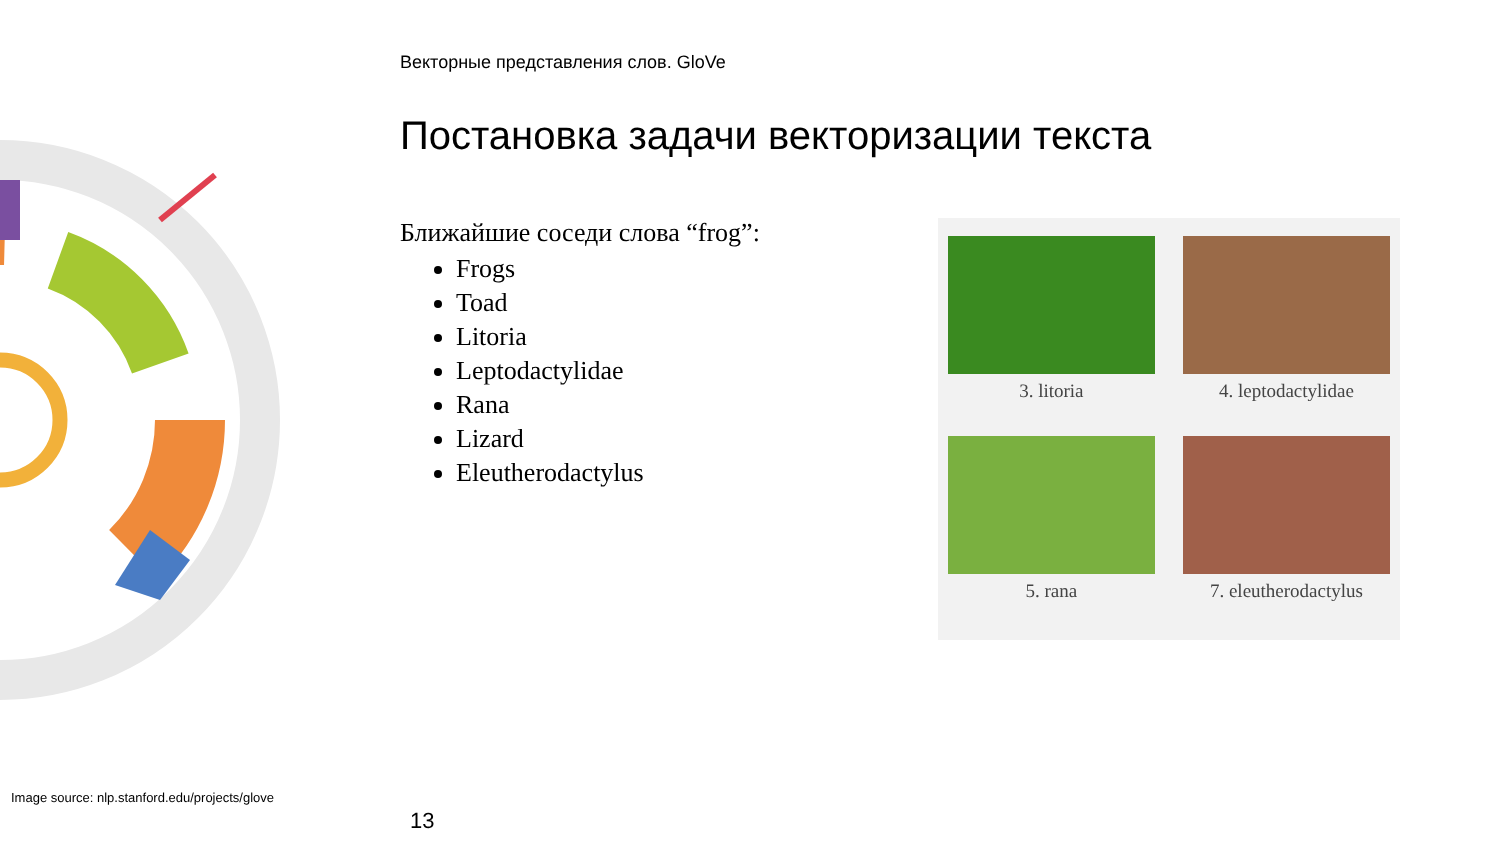Векторные представления слов. GloVe
Постановка задачи векторизации текста
Ближайшие соседи слова “frog”:
Frogs
Toad
Litoria
Leptodactylidae
Rana
Lizard
Eleutherodactylus
3. litoria
4. leptodactylidae
5. rana
7. eleutherodactylus
Image source: nlp.stanford.edu/projects/glove
13